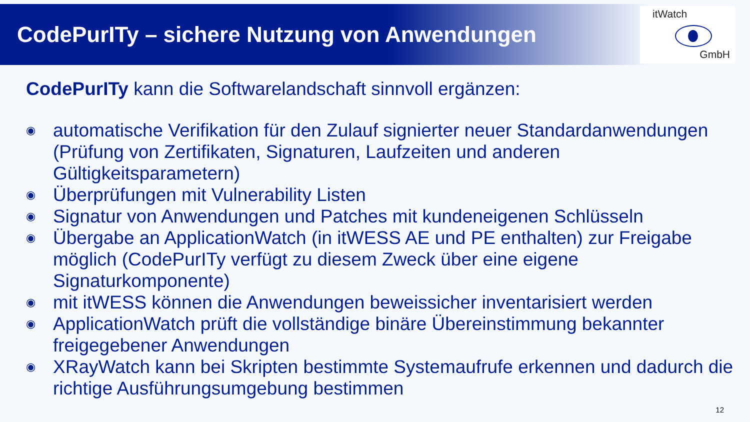CodePurITy – sichere Nutzung von Anwendungen
itWatch
GmbH
CodePurITy kann die Softwarelandschaft sinnvoll ergänzen:
◉ automatische Verifikation für den Zulauf signierter neuer Standardanwendungen (Prüfung von Zertifikaten, Signaturen, Laufzeiten und anderen Gültigkeitsparametern)
◉ Überprüfungen mit Vulnerability Listen
◉ Signatur von Anwendungen und Patches mit kundeneigenen Schlüsseln
◉ Übergabe an ApplicationWatch (in itWESS AE und PE enthalten) zur Freigabe möglich (CodePurITy verfügt zu diesem Zweck über eine eigene Signaturkomponente)
◉ mit itWESS können die Anwendungen beweissicher inventarisiert werden
◉ ApplicationWatch prüft die vollständige binäre Übereinstimmung bekannter freigegebener Anwendungen
◉ XRayWatch kann bei Skripten bestimmte Systemaufrufe erkennen und dadurch die richtige Ausführungsumgebung bestimmen
12